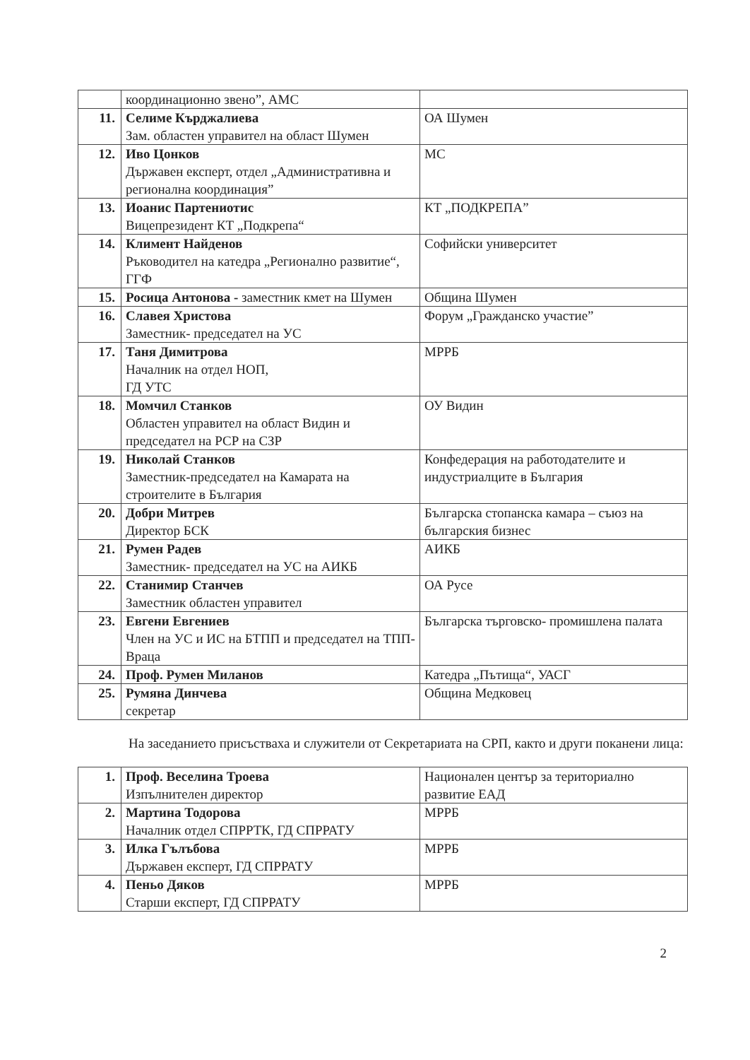| | координационно звено”, АМС | |
| 11. | Селиме Кърджалиева Зам. областен управител на област Шумен | ОА Шумен |
| 12. | Иво Цонков Държавен експерт, отдел „Административна и регионална координация” | МС |
| 13. | Иоанис Партениотис Вицепрезидент КТ „Подкрепа“ | КТ „ПОДКРЕПА” |
| 14. | Климент Найденов Ръководител на катедра „Регионално развитие“, ГГФ | Софийски университет |
| 15. | Росица Антонова - заместник кмет на Шумен | Община Шумен |
| 16. | Славея Христова Заместник- председател на УС | Форум „Гражданско участие” |
| 17. | Таня Димитрова Началник на отдел НОП, ГД УТС | МРРБ |
| 18. | Момчил Станков Областен управител на област Видин и председател на РСР на СЗР | ОУ Видин |
| 19. | Николай Станков Заместник-председател на Камарата на строителите в България | Конфедерация на работодателите и индустриалците в България |
| 20. | Добри Митрев Директор БСК | Българска стопанска камара – съюз на българския бизнес |
| 21. | Румен Радев Заместник- председател на УС на АИКБ | АИКБ |
| 22. | Станимир Станчев Заместник областен управител | ОА Русе |
| 23. | Евгени Евгениев Член на УС и ИС на БТПП и председател на ТПП- Враца | Българска търговско- промишлена палата |
| 24. | Проф. Румен Миланов | Катедра „Пътища“, УАСГ |
| 25. | Румяна Динчева секретар | Община Медковец |
На заседанието присъстваха и служители от Секретариата на СРП, както и други поканени лица:
| 1. | Проф. Веселина Троева Изпълнителен директор | Национален център за териториално развитие ЕАД |
| 2. | Мартина Тодорова Началник отдел СПРРТК, ГД СПРРАТУ | МРРБ |
| 3. | Илка Гълъбова Държавен експерт, ГД СПРРАТУ | МРРБ |
| 4. | Пеньо Дяков Старши експерт, ГД СПРРАТУ | МРРБ |
2